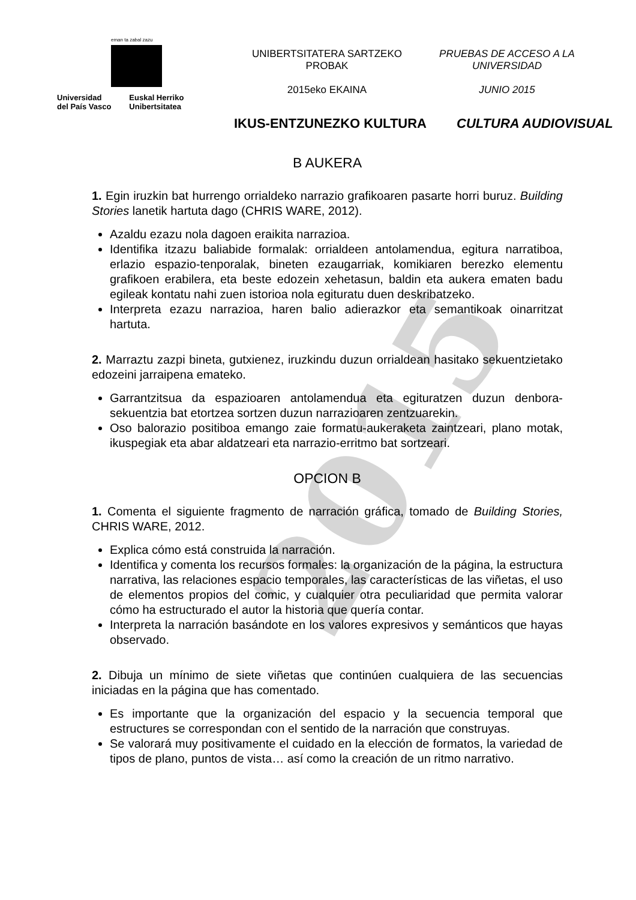2015
eman ta zabal zazu
Universidad
del País Vasco
Euskal Herriko
Unibertsitatea
UNIBERTSITATERA SARTZEKO
PROBAK
2015eko EKAINA
PRUEBAS DE ACCESO A LA
UNIVERSIDAD
JUNIO 2015
IKUS-ENTZUNEZKO KULTURA CULTURA AUDIOVISUAL
B AUKERA
1. Egin iruzkin bat hurrengo orrialdeko narrazio grafikoaren pasarte horri buruz. Building Stories lanetik hartuta dago (CHRIS WARE, 2012).
Azaldu ezazu nola dagoen eraikita narrazioa.
Identifika itzazu baliabide formalak: orrialdeen antolamendua, egitura narratiboa, erlazio espazio-tenporalak, bineten ezaugarriak, komikiaren berezko elementu grafikoen erabilera, eta beste edozein xehetasun, baldin eta aukera ematen badu egileak kontatu nahi zuen istorioa nola egituratu duen deskribatzeko.
Interpreta ezazu narrazioa, haren balio adierazkor eta semantikoak oinarritzat hartuta.
2. Marraztu zazpi bineta, gutxienez, iruzkindu duzun orrialdean hasitako sekuentzietako edozeini jarraipena emateko.
Garrantzitsua da espazioaren antolamendua eta egituratzen duzun denbora-sekuentzia bat etortzea sortzen duzun narrazioaren zentzuarekin.
Oso balorazio positiboa emango zaie formatu-aukeraketa zaintzeari, plano motak, ikuspegiak eta abar aldatzeari eta narrazio-erritmo bat sortzeari.
OPCION B
1. Comenta el siguiente fragmento de narración gráfica, tomado de Building Stories, CHRIS WARE, 2012.
Explica cómo está construida la narración.
Identifica y comenta los recursos formales: la organización de la página, la estructura narrativa, las relaciones espacio temporales, las características de las viñetas, el uso de elementos propios del comic, y cualquier otra peculiaridad que permita valorar cómo ha estructurado el autor la historia que quería contar.
Interpreta la narración basándote en los valores expresivos y semánticos que hayas observado.
2. Dibuja un mínimo de siete viñetas que continúen cualquiera de las secuencias iniciadas en la página que has comentado.
Es importante que la organización del espacio y la secuencia temporal que estructures se correspondan con el sentido de la narración que construyas.
Se valorará muy positivamente el cuidado en la elección de formatos, la variedad de tipos de plano, puntos de vista… así como la creación de un ritmo narrativo.